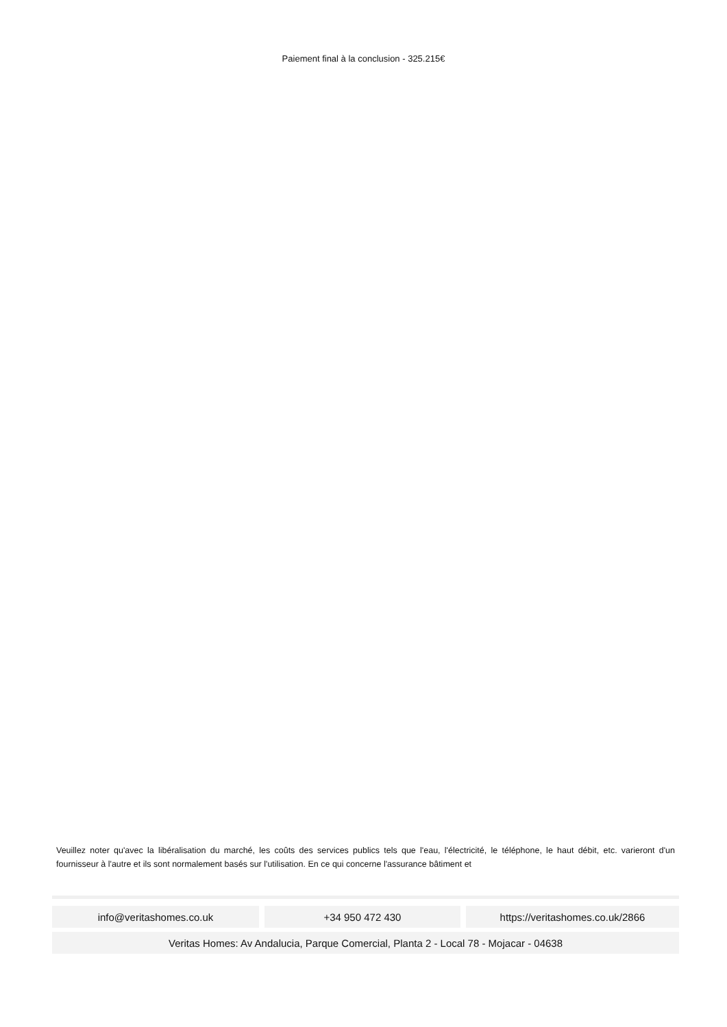Paiement final à la conclusion - 325.215€
Veuillez noter qu'avec la libéralisation du marché, les coûts des services publics tels que l'eau, l'électricité, le téléphone, le haut débit, etc. varieront d'un fournisseur à l'autre et ils sont normalement basés sur l'utilisation. En ce qui concerne l'assurance bâtiment et
| info@veritashomes.co.uk | +34 950 472 430 | https://veritashomes.co.uk/2866 |
| Veritas Homes: Av Andalucia, Parque Comercial, Planta 2 - Local 78 - Mojacar - 04638 | | |